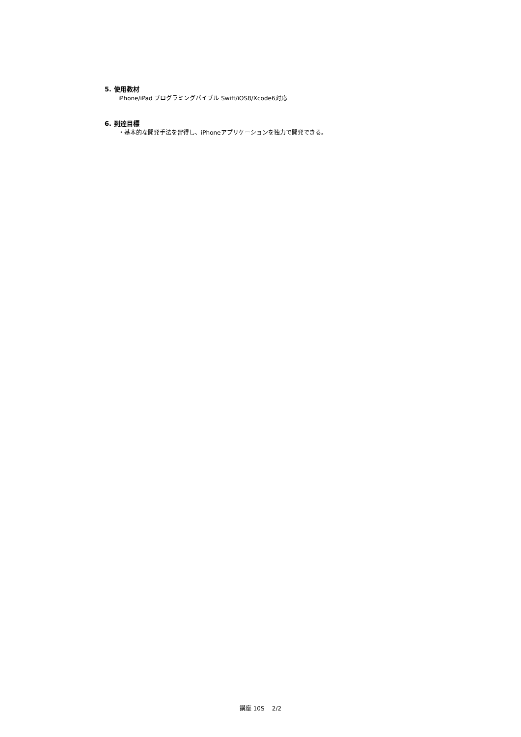5. 使用教材
iPhone/iPad プログラミングバイブル Swift/iOS8/Xcode6対応
6. 到達目標
・基本的な開発手法を習得し、iPhoneアプリケーションを独力で開発できる。
講座 10S 2/2